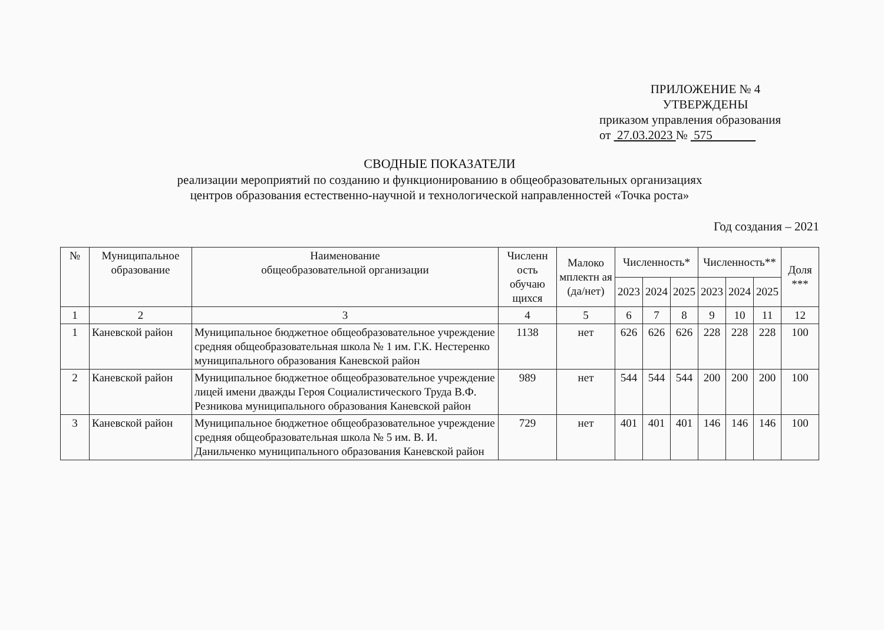ПРИЛОЖЕНИЕ № 4
УТВЕРЖДЕНЫ
приказом управления образования
от 27.03.2023 № 575
СВОДНЫЕ ПОКАЗАТЕЛИ
реализации мероприятий по созданию и функционированию в общеобразовательных организациях
центров образования естественно-научной и технологической направленностей «Точка роста»
Год создания – 2021
| № | Муниципальное образование | Наименование общеобразовательной организации | Численн ость обучаю щихся | Малоко мплектн ая (да/нет) | Численность* | | | Численность** | | | Доля *** |
| --- | --- | --- | --- | --- | --- | --- | --- | --- | --- | --- | --- |
| | | | | | 2023 | 2024 | 2025 | 2023 | 2024 | 2025 | |
| 1 | 2 | 3 | 4 | 5 | 6 | 7 | 8 | 9 | 10 | 11 | 12 |
| 1 | Каневской район | Муниципальное бюджетное общеобразовательное учреждение средняя общеобразовательная школа № 1 им. Г.К. Нестеренко муниципального образования Каневской район | 1138 | нет | 626 | 626 | 626 | 228 | 228 | 228 | 100 |
| 2 | Каневской район | Муниципальное бюджетное общеобразовательное учреждение лицей имени дважды Героя Социалистического Труда В.Ф. Резникова муниципального образования Каневской район | 989 | нет | 544 | 544 | 544 | 200 | 200 | 200 | 100 |
| 3 | Каневской район | Муниципальное бюджетное общеобразовательное учреждение средняя общеобразовательная школа № 5 им. В. И. Данильченко муниципального образования Каневской район | 729 | нет | 401 | 401 | 401 | 146 | 146 | 146 | 100 |